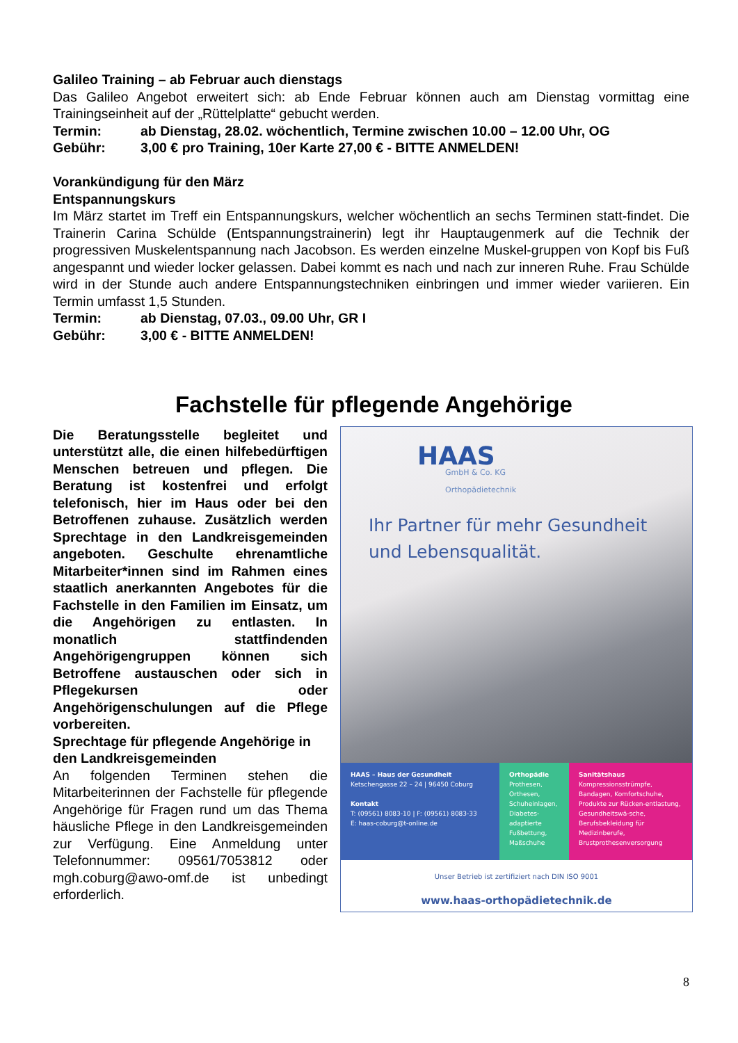Galileo Training – ab Februar auch dienstags
Das Galileo Angebot erweitert sich: ab Ende Februar können auch am Dienstag vormittag eine Trainingseinheit auf der „Rüttelplatte“ gebucht werden.
Termin: ab Dienstag, 28.02. wöchentlich, Termine zwischen 10.00 – 12.00 Uhr, OG
Gebühr: 3,00 € pro Training, 10er Karte 27,00 € - BITTE ANMELDEN!
Vorankündigung für den März
Entspannungskurs
Im März startet im Treff ein Entspannungskurs, welcher wöchentlich an sechs Terminen statt-findet. Die Trainerin Carina Schülde (Entspannungstrainerin) legt ihr Hauptaugenmerk auf die Technik der progressiven Muskelentspannung nach Jacobson. Es werden einzelne Muskel-gruppen von Kopf bis Fuß angespannt und wieder locker gelassen. Dabei kommt es nach und nach zur inneren Ruhe. Frau Schülde wird in der Stunde auch andere Entspannungstechniken einbringen und immer wieder variieren. Ein Termin umfasst 1,5 Stunden.
Termin: ab Dienstag, 07.03., 09.00 Uhr, GR I
Gebühr: 3,00 € - BITTE ANMELDEN!
Fachstelle für pflegende Angehörige
Die Beratungsstelle begleitet und unterstützt alle, die einen hilfebedürftigen Menschen betreuen und pflegen. Die Beratung ist kostenfrei und erfolgt telefonisch, hier im Haus oder bei den Betroffenen zuhause. Zusätzlich werden Sprechtage in den Landkreisgemeinden angeboten. Geschulte ehrenamtliche Mitarbeiter*innen sind im Rahmen eines staatlich anerkannten Angebotes für die Fachstelle in den Familien im Einsatz, um die Angehörigen zu entlasten. In monatlich stattfindenden Angehörigengruppen können sich Betroffene austauschen oder sich in Pflegekursen oder Angehörigenschulungen auf die Pflege vorbereiten.
Sprechtage für pflegende Angehörige in den Landkreisgemeinden
An folgenden Terminen stehen die Mitarbeiterinnen der Fachstelle für pflegende Angehörige für Fragen rund um das Thema häusliche Pflege in den Landkreisgemeinden zur Verfügung. Eine Anmeldung unter Telefonnummer: 09561/7053812 oder mgh.coburg@awo-omf.de ist unbedingt erforderlich.
HAAS
GmbH & Co. KG
Orthopädietechnik
Ihr Partner für mehr Gesundheit
und Lebensqualität.
HAAS – Haus der Gesundheit
Ketschengasse 22 – 24 | 96450 Coburg
Kontakt
T: (09561) 8083-10 | F: (09561) 8083-33
E: haas-coburg@t-online.de
Orthopädie
Prothesen, Orthesen, Schuheinlagen, Diabetes-adaptierte Fußbettung, Maßschuhe
Sanitätshaus
Kompressionsstrümpfe, Bandagen, Komfortschuhe, Produkte zur Rücken-entlastung, Gesundheitswä-sche, Berufsbekleidung für Medizinberufe, Brustprothesenversorgung
Unser Betrieb ist zertifiziert nach DIN ISO 9001
www.haas-orthopädietechnik.de
8